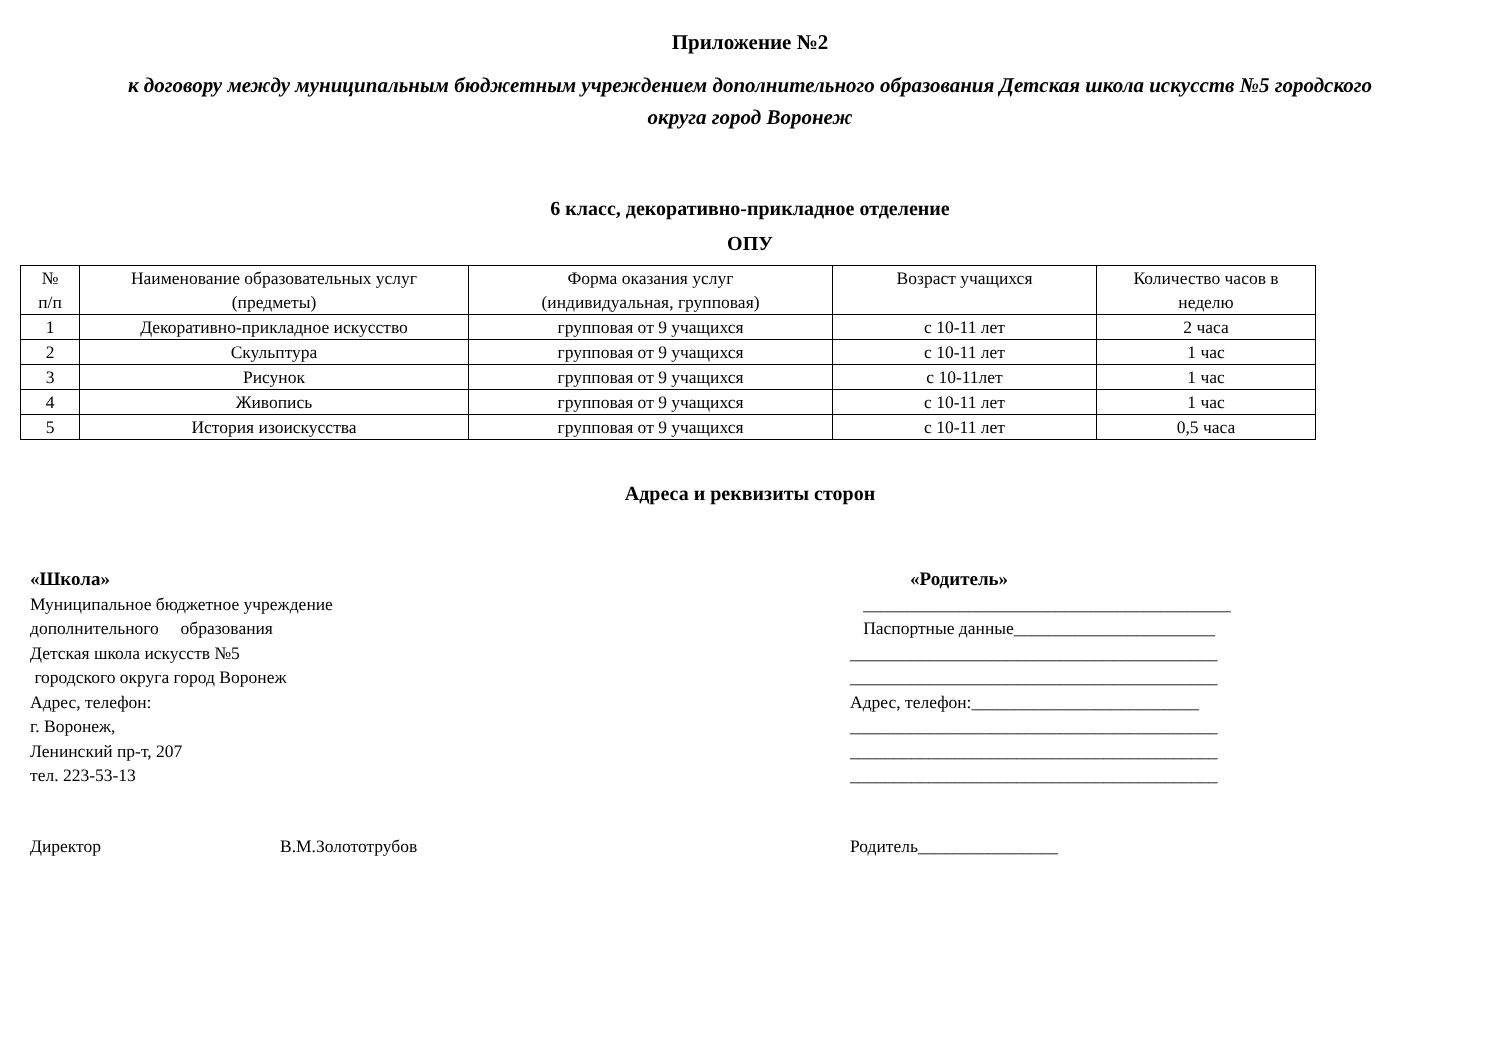Приложение №2
к договору между муниципальным бюджетным учреждением дополнительного образования Детская школа искусств №5 городского
округа город Воронеж
6 класс, декоративно-прикладное отделение
ОПУ
| № п/п | Наименование образовательных услуг (предметы) | Форма оказания услуг (индивидуальная, групповая) | Возраст учащихся | Количество часов в неделю |
| --- | --- | --- | --- | --- |
| 1 | Декоративно-прикладное искусство | групповая от 9 учащихся | с 10-11 лет | 2 часа |
| 2 | Скульптура | групповая от 9 учащихся | с 10-11 лет | 1 час |
| 3 | Рисунок | групповая от 9 учащихся | с 10-11лет | 1 час |
| 4 | Живопись | групповая от 9 учащихся | с 10-11 лет | 1 час |
| 5 | История изоискусства | групповая от 9 учащихся | с 10-11 лет | 0,5 часа |
Адреса и реквизиты сторон
«Школа»
Муниципальное бюджетное учреждение
дополнительного образования
Детская школа искусств №5
городского округа город Воронеж
Адрес, телефон:
г. Воронеж,
Ленинский пр-т, 207
тел. 223-53-13
«Родитель»
__________________________________________
Паспортные данные_______________________
__________________________________________
__________________________________________
Адрес, телефон:__________________________
__________________________________________
__________________________________________
__________________________________________
Директор В.М.Золототрубов Родитель________________